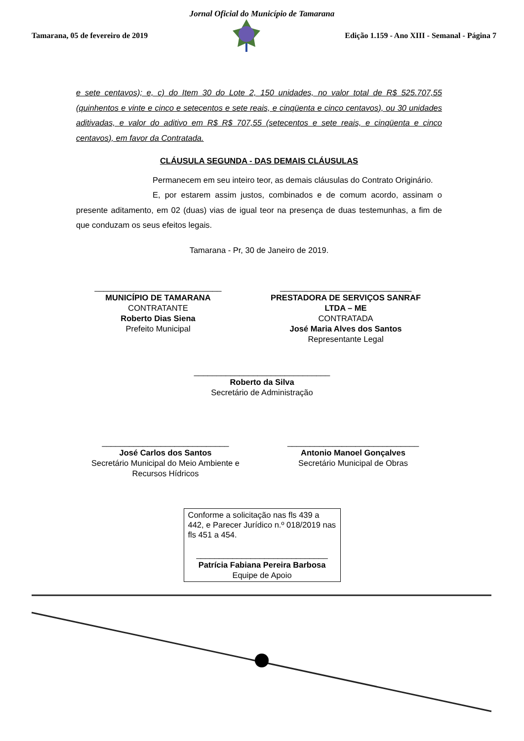Jornal Oficial do Município de Tamarana
Tamarana, 05 de fevereiro de 2019 Edição 1.159 - Ano XIII - Semanal - Página 7
e sete centavos); e, c) do Item 30 do Lote 2, 150 unidades, no valor total de R$ 525.707,55 (quinhentos e vinte e cinco e setecentos e sete reais, e cinqüenta e cinco centavos), ou 30 unidades aditivadas, e valor do aditivo em R$ R$ 707,55 (setecentos e sete reais, e cinqüenta e cinco centavos), em favor da Contratada.
CLÁUSULA SEGUNDA - DAS DEMAIS CLÁUSULAS
Permanecem em seu inteiro teor, as demais cláusulas do Contrato Originário.
E, por estarem assim justos, combinados e de comum acordo, assinam o presente aditamento, em 02 (duas) vias de igual teor na presença de duas testemunhas, a fim de que conduzam os seus efeitos legais.
Tamarana - Pr, 30 de Janeiro de 2019.
____________________________
MUNICÍPIO DE TAMARANA
CONTRATANTE
Roberto Dias Siena
Prefeito Municipal
_____________________________
PRESTADORA DE SERVIÇOS SANRAF LTDA – ME
CONTRATADA
José Maria Alves dos Santos
Representante Legal
______________________________
Roberto da Silva
Secretário de Administração
____________________________
José Carlos dos Santos
Secretário Municipal do Meio Ambiente e Recursos Hídricos
_____________________________
Antonio Manoel Gonçalves
Secretário Municipal de Obras
Conforme a solicitação nas fls 439 a 442, e Parecer Jurídico n.º 018/2019 nas fls 451 a 454.
_____________________________
Patrícia Fabiana Pereira Barbosa
Equipe de Apoio